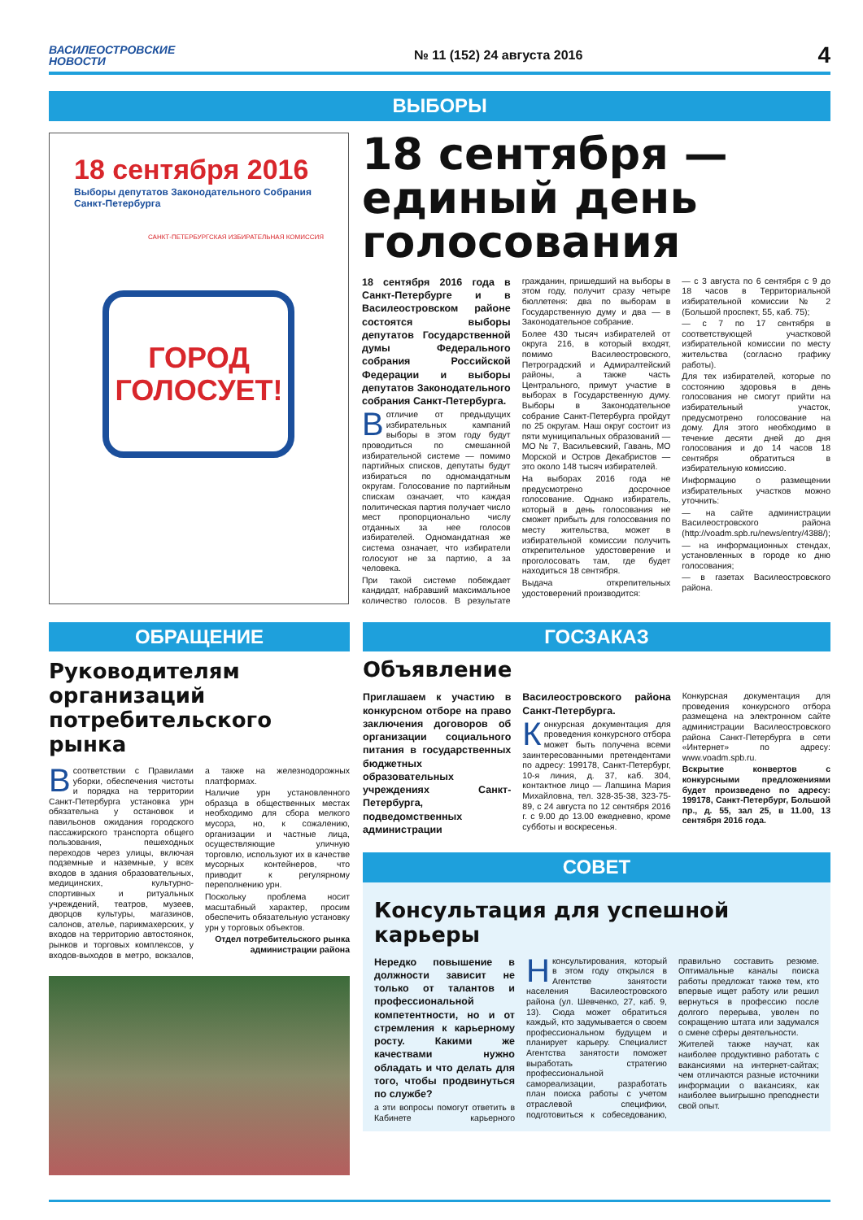ВАСИЛЕОСТРОВСКИЕ
НОВОСТИ
№ 11 (152) 24 августа 2016
4
ВЫБОРЫ
18 сентября 2016
Выборы депутатов Законодательного Собрания Санкт-Петербурга
САНКТ-ПЕТЕРБУРГСКАЯ ИЗБИРАТЕЛЬНАЯ КОМИССИЯ
ГОРОД
ГОЛОСУЕТ!
18 сентября — единый день голосования
18 сентября 2016 года в Санкт-Петербурге и в Василеостровском районе состоятся выборы депутатов Государственной думы Федерального собрания Российской Федерации и выборы депутатов Законодательного собрания Санкт-Петербурга.
В отличие от предыдущих избирательных кампаний выборы в этом году будут проводиться по смешанной избирательной системе — помимо партийных списков, депутаты будут избираться по одномандатным округам. Голосование по партийным спискам означает, что каждая политическая партия получает число мест пропорционально числу отданных за нее голосов избирателей. Одномандатная же система означает, что избиратели голосуют не за партию, а за человека.
При такой системе побеждает кандидат, набравший максимальное количество голосов. В результате гражданин, пришедший на выборы в этом году, получит сразу четыре бюллетеня: два по выборам в Государственную думу и два — в Законодательное собрание.
Более 430 тысяч избирателей от округа 216, в который входят, помимо Василеостровского, Петроградский и Адмиралтейский районы, а также часть Центрального, примут участие в выборах в Государственную думу. Выборы в Законодательное собрание Санкт-Петербурга пройдут по 25 округам. Наш округ состоит из пяти муниципальных образований — МО № 7, Васильевский, Гавань, МО Морской и Остров Декабристов — это около 148 тысяч избирателей.
На выборах 2016 года не предусмотрено досрочное голосование. Однако избиратель, который в день голосования не сможет прибыть для голосования по месту жительства, может в избирательной комиссии получить открепительное удостоверение и проголосовать там, где будет находиться 18 сентября.
Выдача открепительных удостоверений производится:
— с 3 августа по 6 сентября с 9 до 18 часов в Территориальной избирательной комиссии № 2 (Большой проспект, 55, каб. 75);
— с 7 по 17 сентября в соответствующей участковой избирательной комиссии по месту жительства (согласно графику работы).
Для тех избирателей, которые по состоянию здоровья в день голосования не смогут прийти на избирательный участок, предусмотрено голосование на дому. Для этого необходимо в течение десяти дней до дня голосования и до 14 часов 18 сентября обратиться в избирательную комиссию.
Информацию о размещении избирательных участков можно уточнить:
— на сайте администрации Василеостровского района (http://voadm.spb.ru/news/entry/4388/);
— на информационных стендах, установленных в городе ко дню голосования;
— в газетах Василеостровского района.
ОБРАЩЕНИЕ
Руководителям организаций потребительского рынка
В соответствии с Правилами уборки, обеспечения чистоты и порядка на территории Санкт-Петербурга установка урн обязательна у остановок и павильонов ожидания городского пассажирского транспорта общего пользования, пешеходных переходов через улицы, включая подземные и наземные, у всех входов в здания образовательных, медицинских, культурно-спортивных и ритуальных учреждений, театров, музеев, дворцов культуры, магазинов, салонов, ателье, парикмахерских, у входов на территорию автостоянок, рынков и торговых комплексов, у входов-выходов в метро, вокзалов, а также на железнодорожных платформах.
Наличие урн установленного образца в общественных местах необходимо для сбора мелкого мусора, но, к сожалению, организации и частные лица, осуществляющие уличную торговлю, используют их в качестве мусорных контейнеров, что приводит к регулярному переполнению урн.
Поскольку проблема носит масштабный характер, просим обеспечить обязательную установку урн у торговых объектов.
Отдел потребительского рынка администрации района
ГОСЗАКАЗ
Объявление
Приглашаем к участию в конкурсном отборе на право заключения договоров об организации социального питания в государственных бюджетных образовательных учреждениях Санкт-Петербурга, подведомственных администрации Василеостровского района Санкт-Петербурга.
Конкурсная документация для проведения конкурсного отбора может быть получена всеми заинтересованными претендентами по адресу: 199178, Санкт-Петербург, 10-я линия, д. 37, каб. 304, контактное лицо — Лапшина Мария Михайловна, тел. 328-35-38, 323-75-89, с 24 августа по 12 сентября 2016 г. с 9.00 до 13.00 ежедневно, кроме субботы и воскресенья.
Конкурсная документация для проведения конкурсного отбора размещена на электронном сайте администрации Василеостровского района Санкт-Петербурга в сети «Интернет» по адресу: www.voadm.spb.ru.
Вскрытие конвертов с конкурсными предложениями будет произведено по адресу: 199178, Санкт-Петербург, Большой пр., д. 55, зал 25, в 11.00, 13 сентября 2016 года.
СОВЕТ
Консультация для успешной карьеры
Нередко повышение в должности зависит не только от талантов и профессиональной компетентности, но и от стремления к карьерному росту. Какими же качествами нужно обладать и что делать для того, чтобы продвинуться по службе?
На эти вопросы помогут ответить в Кабинете карьерного консультирования, который в этом году открылся в Агентстве занятости населения Василеостровского района (ул. Шевченко, 27, каб. 9, 13). Сюда может обратиться каждый, кто задумывается о своем профессиональном будущем и планирует карьеру. Специалист Агентства занятости поможет выработать стратегию профессиональной самореализации, разработать план поиска работы с учетом отраслевой специфики, подготовиться к собеседованию, правильно составить резюме. Оптимальные каналы поиска работы предложат также тем, кто впервые ищет работу или решил вернуться в профессию после долгого перерыва, уволен по сокращению штата или задумался о смене сферы деятельности.
Жителей также научат, как наиболее продуктивно работать с вакансиями на интернет-сайтах; чем отличаются разные источники информации о вакансиях, как наиболее выигрышно преподнести свой опыт.